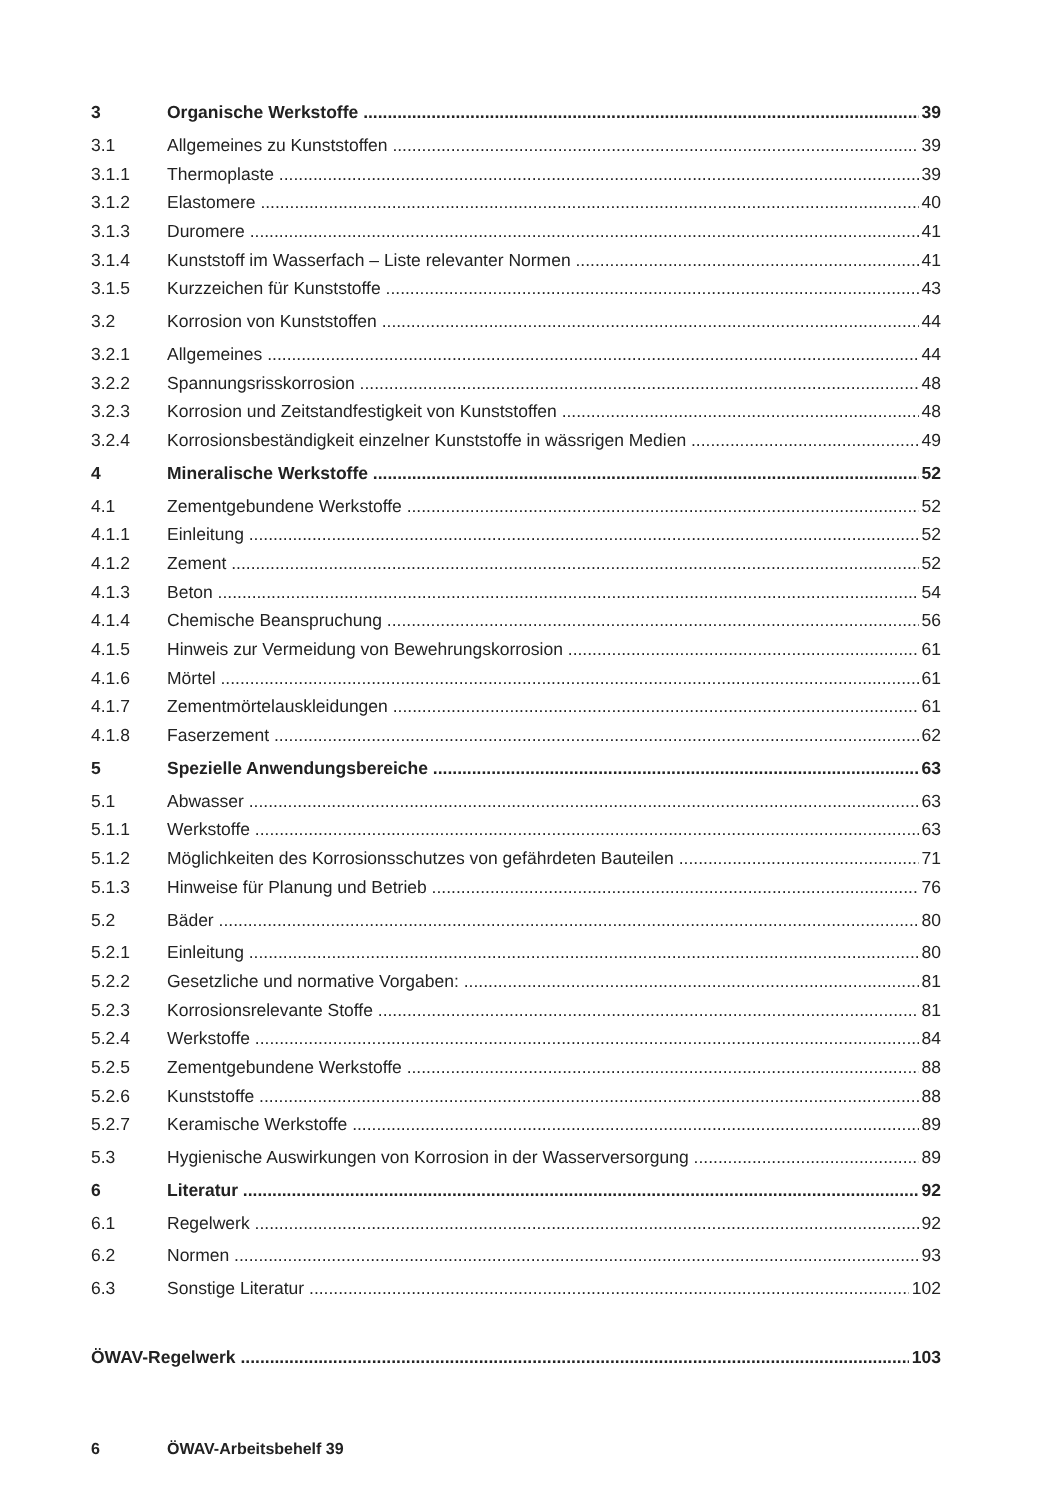3 Organische Werkstoffe 39
3.1 Allgemeines zu Kunststoffen 39
3.1.1 Thermoplaste 39
3.1.2 Elastomere 40
3.1.3 Duromere 41
3.1.4 Kunststoff im Wasserfach – Liste relevanter Normen 41
3.1.5 Kurzzeichen für Kunststoffe 43
3.2 Korrosion von Kunststoffen 44
3.2.1 Allgemeines 44
3.2.2 Spannungsrisskorrosion 48
3.2.3 Korrosion und Zeitstandfestigkeit von Kunststoffen 48
3.2.4 Korrosionsbeständigkeit einzelner Kunststoffe in wässrigen Medien 49
4 Mineralische Werkstoffe 52
4.1 Zementgebundene Werkstoffe 52
4.1.1 Einleitung 52
4.1.2 Zement 52
4.1.3 Beton 54
4.1.4 Chemische Beanspruchung 56
4.1.5 Hinweis zur Vermeidung von Bewehrungskorrosion 61
4.1.6 Mörtel 61
4.1.7 Zementmörtelauskleidungen 61
4.1.8 Faserzement 62
5 Spezielle Anwendungsbereiche 63
5.1 Abwasser 63
5.1.1 Werkstoffe 63
5.1.2 Möglichkeiten des Korrosionsschutzes von gefährdeten Bauteilen 71
5.1.3 Hinweise für Planung und Betrieb 76
5.2 Bäder 80
5.2.1 Einleitung 80
5.2.2 Gesetzliche und normative Vorgaben: 81
5.2.3 Korrosionsrelevante Stoffe 81
5.2.4 Werkstoffe 84
5.2.5 Zementgebundene Werkstoffe 88
5.2.6 Kunststoffe 88
5.2.7 Keramische Werkstoffe 89
5.3 Hygienische Auswirkungen von Korrosion in der Wasserversorgung 89
6 Literatur 92
6.1 Regelwerk 92
6.2 Normen 93
6.3 Sonstige Literatur 102
ÖWAV-Regelwerk 103
6 ÖWAV-Arbeitsbehelf 39